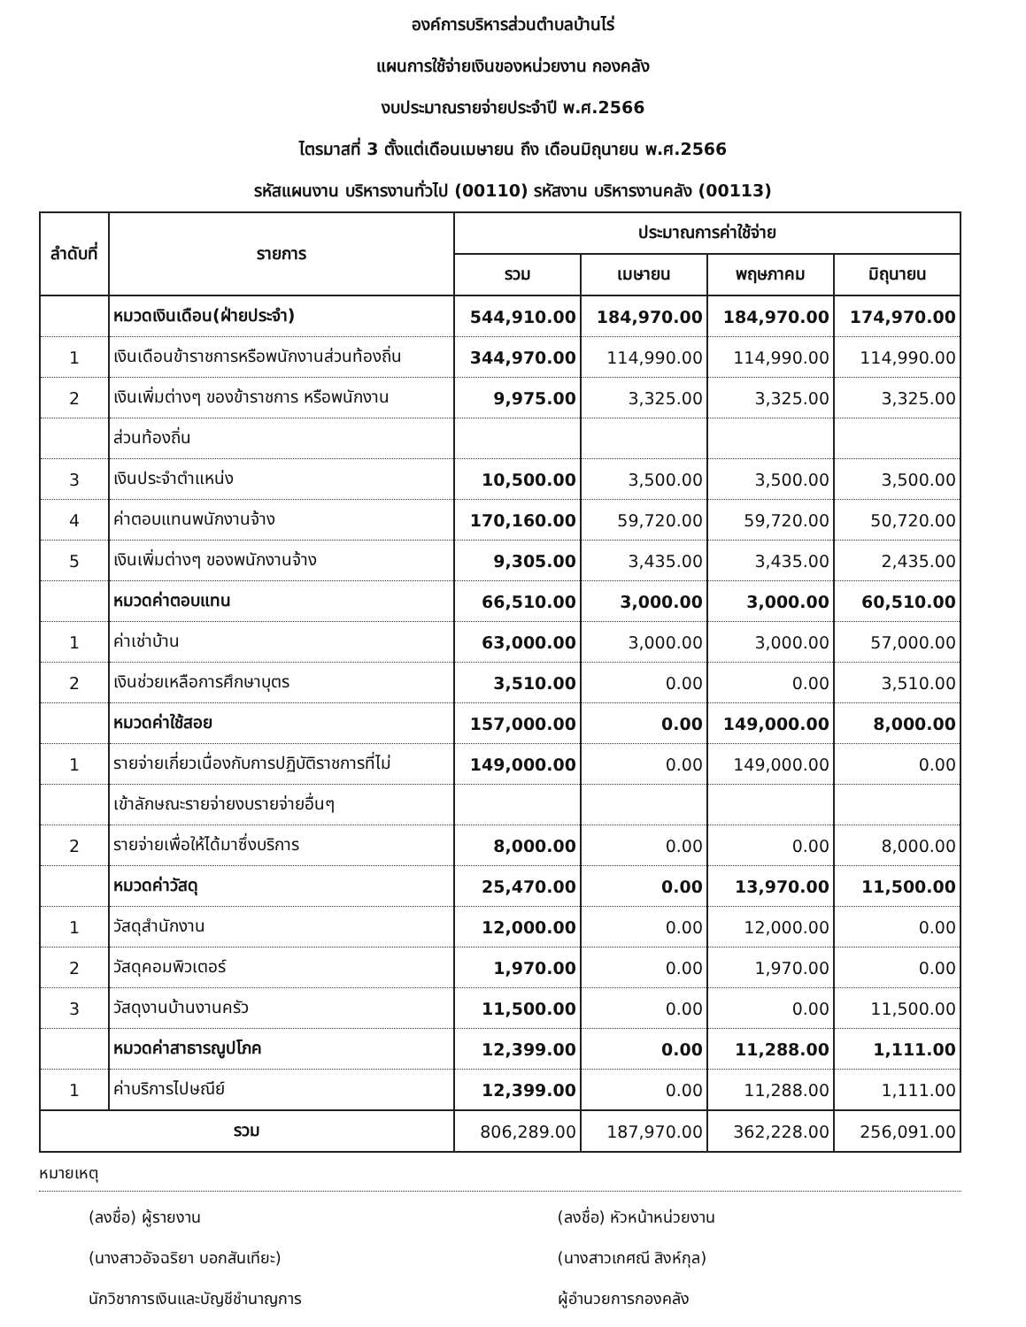องค์การบริหารส่วนตำบลบ้านไร่
แผนการใช้จ่ายเงินของหน่วยงาน กองคลัง
งบประมาณรายจ่ายประจำปี พ.ศ.2566
ไตรมาสที่ 3 ตั้งแต่เดือนเมษายน ถึง เดือนมิถุนายน พ.ศ.2566
รหัสแผนงาน บริหารงานทั่วไป (00110) รหัสงาน บริหารงานคลัง (00113)
| ลำดับที่ | รายการ | ประมาณการค่าใช้จ่าย | | | |
| --- | --- | --- | --- | --- | --- |
| | | รวม | เมษายน | พฤษภาคม | มิถุนายน |
| | หมวดเงินเดือน(ฝ่ายประจำ) | 544,910.00 | 184,970.00 | 184,970.00 | 174,970.00 |
| 1 | เงินเดือนข้าราชการหรือพนักงานส่วนท้องถิ่น | 344,970.00 | 114,990.00 | 114,990.00 | 114,990.00 |
| 2 | เงินเพิ่มต่างๆ ของข้าราชการ หรือพนักงาน | 9,975.00 | 3,325.00 | 3,325.00 | 3,325.00 |
| | ส่วนท้องถิ่น | | | | |
| 3 | เงินประจำตำแหน่ง | 10,500.00 | 3,500.00 | 3,500.00 | 3,500.00 |
| 4 | ค่าตอบแทนพนักงานจ้าง | 170,160.00 | 59,720.00 | 59,720.00 | 50,720.00 |
| 5 | เงินเพิ่มต่างๆ ของพนักงานจ้าง | 9,305.00 | 3,435.00 | 3,435.00 | 2,435.00 |
| | หมวดค่าตอบแทน | 66,510.00 | 3,000.00 | 3,000.00 | 60,510.00 |
| 1 | ค่าเช่าบ้าน | 63,000.00 | 3,000.00 | 3,000.00 | 57,000.00 |
| 2 | เงินช่วยเหลือการศึกษาบุตร | 3,510.00 | 0.00 | 0.00 | 3,510.00 |
| | หมวดค่าใช้สอย | 157,000.00 | 0.00 | 149,000.00 | 8,000.00 |
| 1 | รายจ่ายเกี่ยวเนื่องกับการปฏิบัติราชการที่ไม่ | 149,000.00 | 0.00 | 149,000.00 | 0.00 |
| | เข้าลักษณะรายจ่ายงบรายจ่ายอื่นๆ | | | | |
| 2 | รายจ่ายเพื่อให้ได้มาซึ่งบริการ | 8,000.00 | 0.00 | 0.00 | 8,000.00 |
| | หมวดค่าวัสดุ | 25,470.00 | 0.00 | 13,970.00 | 11,500.00 |
| 1 | วัสดุสำนักงาน | 12,000.00 | 0.00 | 12,000.00 | 0.00 |
| 2 | วัสดุคอมพิวเตอร์ | 1,970.00 | 0.00 | 1,970.00 | 0.00 |
| 3 | วัสดุงานบ้านงานครัว | 11,500.00 | 0.00 | 0.00 | 11,500.00 |
| | หมวดค่าสาธารณูปโภค | 12,399.00 | 0.00 | 11,288.00 | 1,111.00 |
| 1 | ค่าบริการไปษณีย์ | 12,399.00 | 0.00 | 11,288.00 | 1,111.00 |
| รวม | | 806,289.00 | 187,970.00 | 362,228.00 | 256,091.00 |
หมายเหตุ
(ลงชื่อ) ผู้รายงาน (ลงชื่อ) หัวหน้าหน่วยงาน
(นางสาวอัจฉริยา บอกสันเทียะ) (นางสาวเกศณี สิงห์กุล)
นักวิชาการเงินและบัญชีชำนาญการ ผู้อำนวยการกองคลัง